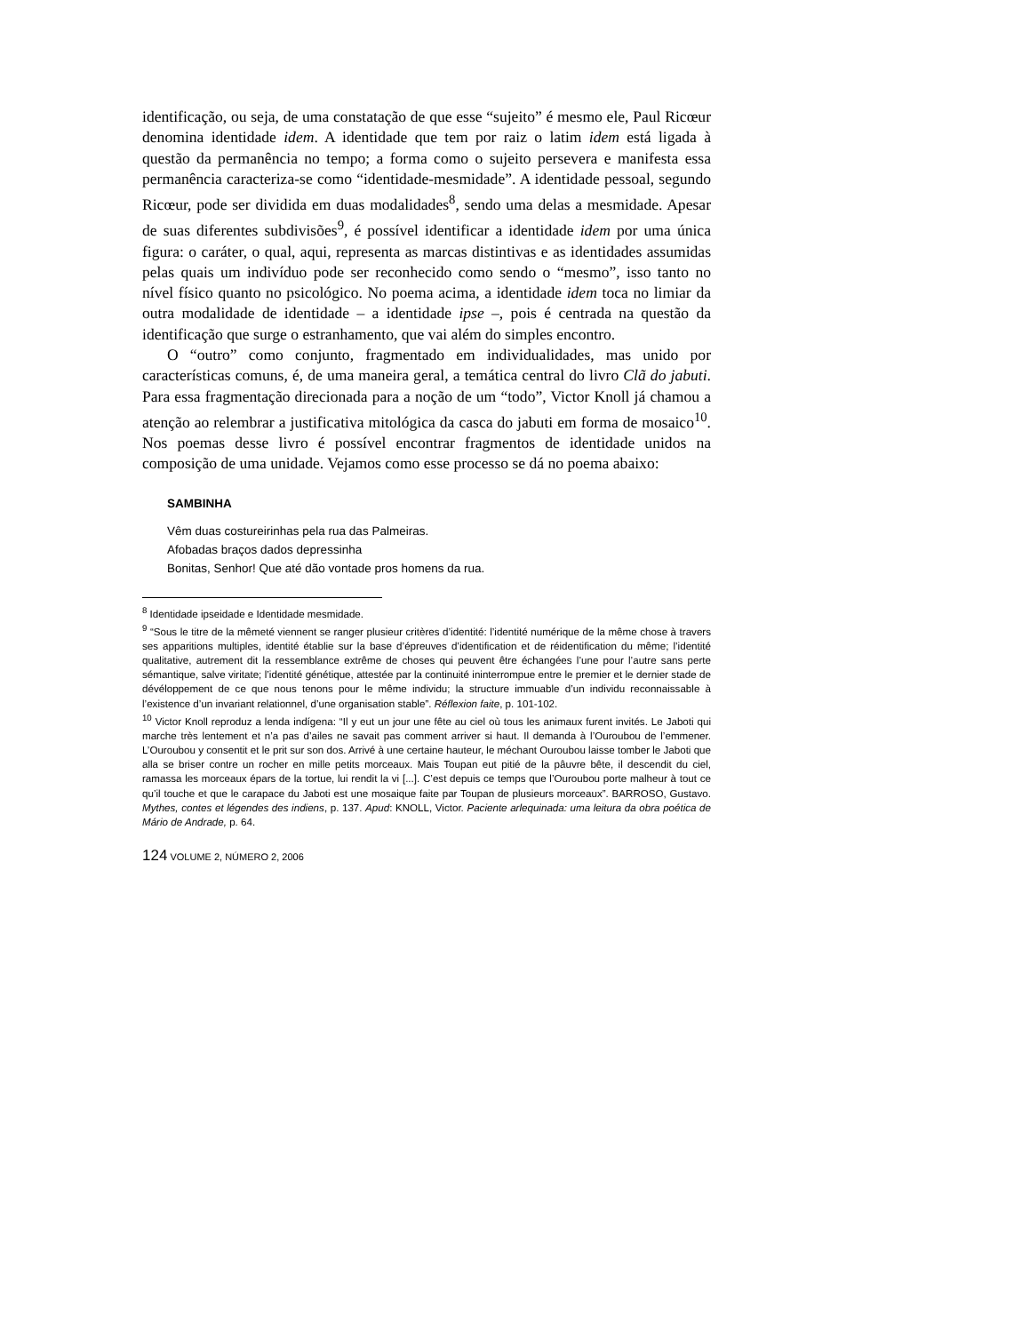identificação, ou seja, de uma constatação de que esse “sujeito” é mesmo ele, Paul Ricœur denomina identidade idem. A identidade que tem por raiz o latim idem está ligada à questão da permanência no tempo; a forma como o sujeito persevera e manifesta essa permanência caracteriza-se como “identidade-mesmidade”. A identidade pessoal, segundo Ricœur, pode ser dividida em duas modalidades<sup>8</sup>, sendo uma delas a mesmidade. Apesar de suas diferentes subdivisões<sup>9</sup>, é possível identificar a identidade idem por uma única figura: o caráter, o qual, aqui, representa as marcas distintivas e as identidades assumidas pelas quais um indivíduo pode ser reconhecido como sendo o “mesmo”, isso tanto no nível físico quanto no psicológico. No poema acima, a identidade idem toca no limiar da outra modalidade de identidade – a identidade ipse –, pois é centrada na questão da identificação que surge o estranhamento, que vai além do simples encontro.
O “outro” como conjunto, fragmentado em individualidades, mas unido por características comuns, é, de uma maneira geral, a temática central do livro Clã do jabuti. Para essa fragmentação direcionada para a noção de um “todo”, Victor Knoll já chamou a atenção ao relembrar a justificativa mitológica da casca do jabuti em forma de mosaico<sup>10</sup>. Nos poemas desse livro é possível encontrar fragmentos de identidade unidos na composição de uma unidade. Vejamos como esse processo se dá no poema abaixo:
SAMBINHA
Vêm duas costureirinhas pela rua das Palmeiras.
Afobadas braços dados depressinha
Bonitas, Senhor! Que até dão vontade pros homens da rua.
<sup>8</sup> Identidade ipseidade e Identidade mesmidade.
<sup>9</sup> “Sous le titre de la mêmeté viennent se ranger plusieur critères d’identité: l’identité numérique de la même chose à travers ses apparitions multiples, identité établie sur la base d’épreuves d’identification et de réidentification du même; l’identité qualitative, autrement dit la ressemblance extrême de choses qui peuvent être échangées l’une pour l’autre sans perte sémantique, salve viritate; l’identité génétique, attestée par la continuité ininterrompue entre le premier et le dernier stade de dévéloppement de ce que nous tenons pour le même individu; la structure immuable d’un individu reconnaissable à l’existence d’un invariant relationnel, d’une organisation stable”. Réflexion faite, p. 101-102.
<sup>10</sup> Victor Knoll reproduz a lenda indígena: “Il y eut un jour une fête au ciel où tous les animaux furent invités. Le Jaboti qui marche très lentement et n’a pas d’ailes ne savait pas comment arriver si haut. Il demanda à l’Ouroubou de l’emmener. L’Ouroubou y consentit et le prit sur son dos. Arrivé à une certaine hauteur, le méchant Ouroubou laisse tomber le Jaboti que alla se briser contre un rocher en mille petits morceaux. Mais Toupan eut pitié de la pâuvre bête, il descendit du ciel, ramassa les morceaux épars de la tortue, lui rendit la vi [...]. C’est depuis ce temps que l’Ouroubou porte malheur à tout ce qu’il touche et que le carapace du Jaboti est une mosaique faite par Toupan de plusieurs morceaux”. BARROSO, Gustavo. Mythes, contes et légendes des indiens, p. 137. Apud: KNOLL, Victor. Paciente arlequinada: uma leitura da obra poética de Mário de Andrade, p. 64.
124 VOLUME 2, NÚMERO 2, 2006